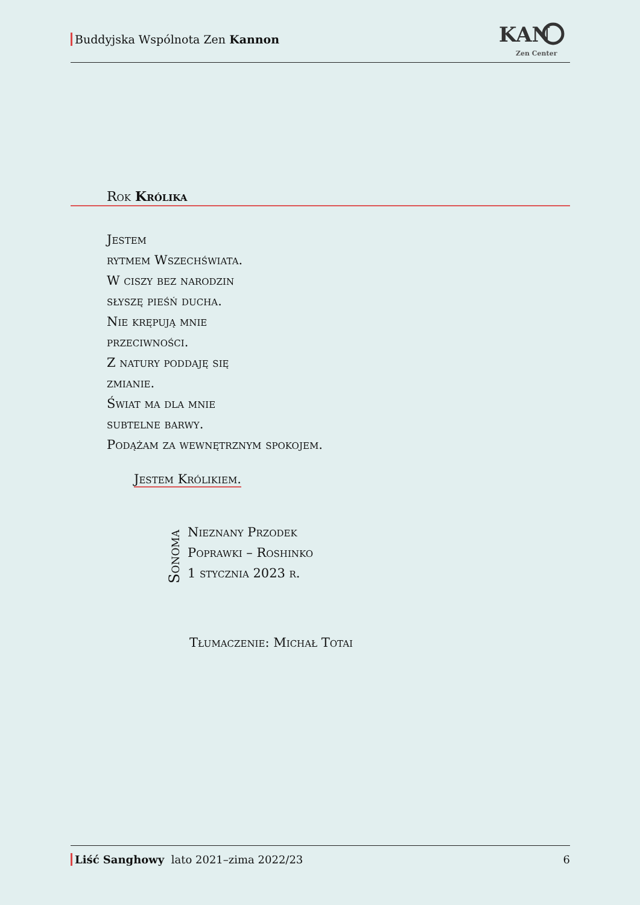Buddyjska Wspólnota Zen Kannon
KAN
Zen Center
Rok Królika
Jestem
rytmem Wszechświata.
W ciszy bez narodzin
słyszę pieśń ducha.
Nie krępują mnie
przeciwności.
Z natury poddaję się
zmianie.
Świat ma dla mnie
subtelne barwy.
Podążam za wewnętrznym spokojem.
Jestem Królikiem.
Sonoma
Nieznany Przodek
Poprawki – Roshinko
1 stycznia 2023 r.
Tłumaczenie: Michał Totai
Liść Sanghowy lato 2021–zima 2022/23 6